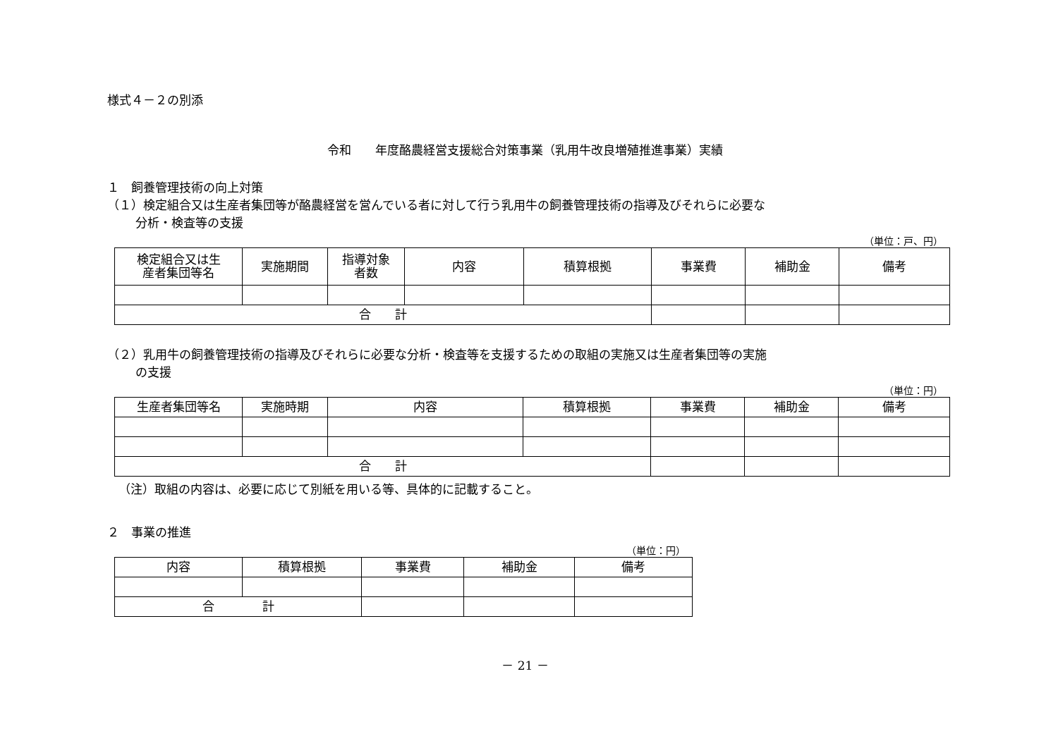様式４－２の別添
令和　　年度酪農経営支援総合対策事業（乳用牛改良増殖推進事業）実績
１　飼養管理技術の向上対策
（１）検定組合又は生産者集団等が酪農経営を営んでいる者に対して行う乳用牛の飼養管理技術の指導及びそれらに必要な
分析・検査等の支援
（単位：戸、円）
| 検定組合又は生 産者集団等名 | 実施期間 | 指導対象 者数 | 内容 | 積算根拠 | 事業費 | 補助金 | 備考 |
| --- | --- | --- | --- | --- | --- | --- | --- |
| 合 計 | | | | | | | |
（２）乳用牛の飼養管理技術の指導及びそれらに必要な分析・検査等を支援するための取組の実施又は生産者集団等の実施
の支援
（単位：円）
| 生産者集団等名 | 実施時期 | 内容 | 積算根拠 | 事業費 | 補助金 | 備考 |
| --- | --- | --- | --- | --- | --- | --- |
| 合 計 | | | | | | |
（注）取組の内容は、必要に応じて別紙を用いる等、具体的に記載すること。
２　事業の推進
（単位：円）
| 内容 | 積算根拠 | 事業費 | 補助金 | 備考 |
| --- | --- | --- | --- | --- |
| 合 計 | | | | |
－ 21 －